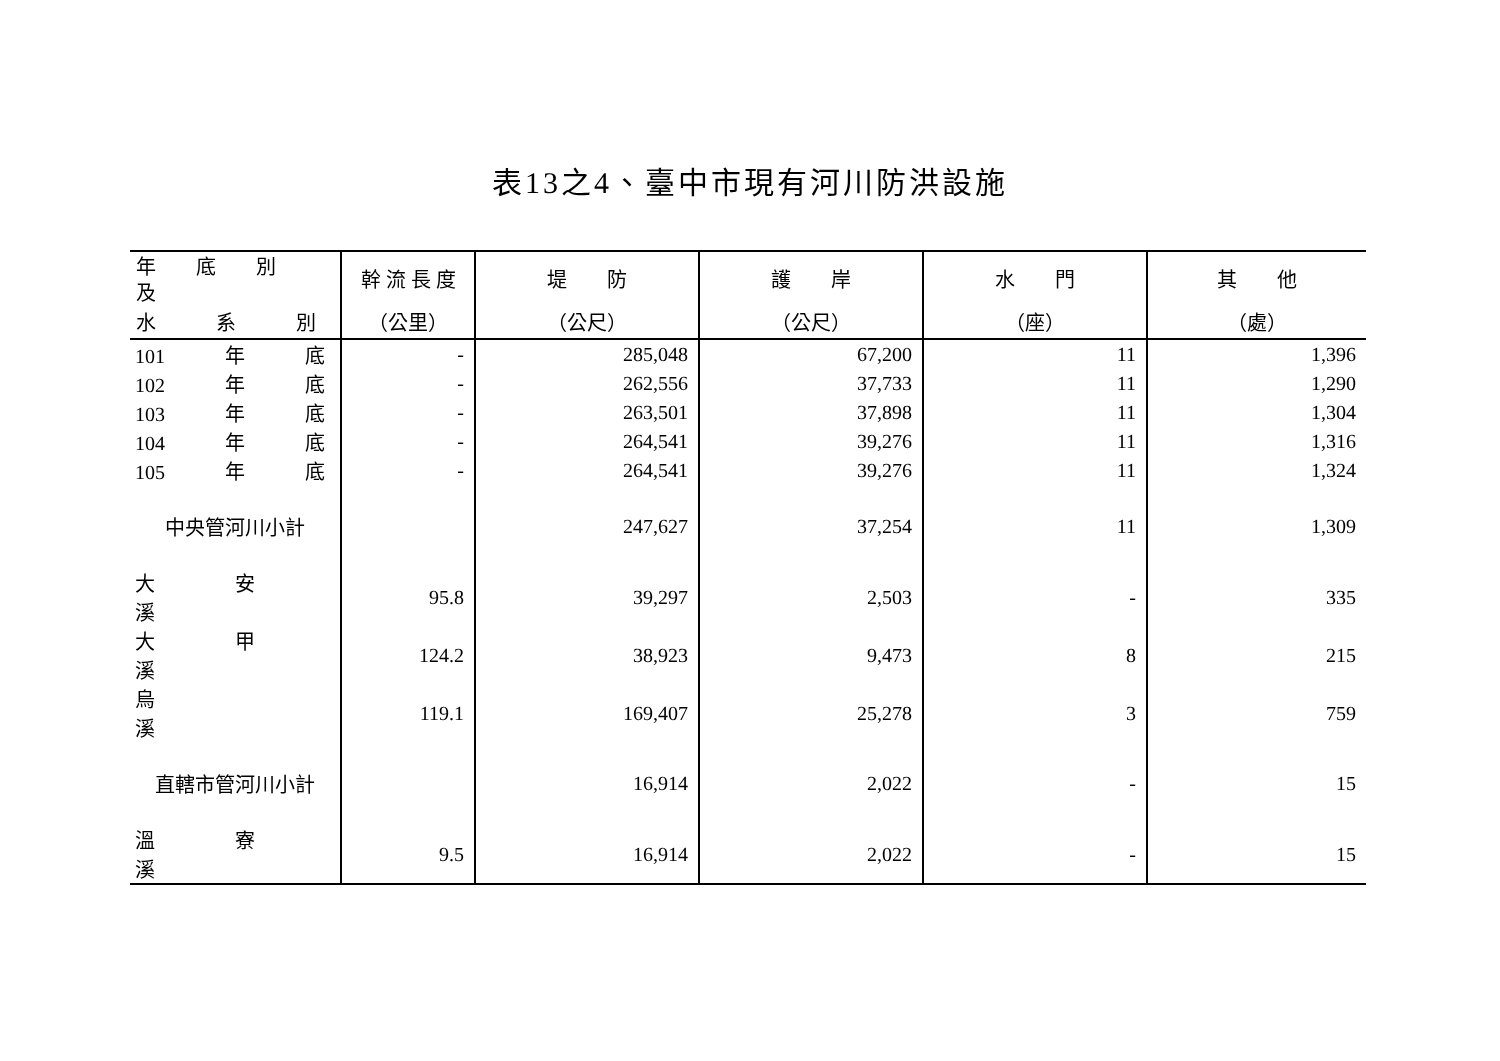表13之4、臺中市現有河川防洪設施
| 年 底 別 及 | 幹 流 長 度 | 堤 防 | 護 岸 | 水 門 | 其 他 |
| --- | --- | --- | --- | --- | --- |
| 水 系 別 | （公里） | （公尺） | （公尺） | （座） | （處） |
| 101 年 底 | - | 285,048 | 67,200 | 11 | 1,396 |
| 102 年 底 | - | 262,556 | 37,733 | 11 | 1,290 |
| 103 年 底 | - | 263,501 | 37,898 | 11 | 1,304 |
| 104 年 底 | - | 264,541 | 39,276 | 11 | 1,316 |
| 105 年 底 | - | 264,541 | 39,276 | 11 | 1,324 |
| 中央管河川小計 | | 247,627 | 37,254 | 11 | 1,309 |
| 大 安 溪 | 95.8 | 39,297 | 2,503 | - | 335 |
| 大 甲 溪 | 124.2 | 38,923 | 9,473 | 8 | 215 |
| 烏 溪 | 119.1 | 169,407 | 25,278 | 3 | 759 |
| 直轄市管河川小計 | | 16,914 | 2,022 | - | 15 |
| 溫 寮 溪 | 9.5 | 16,914 | 2,022 | - | 15 |